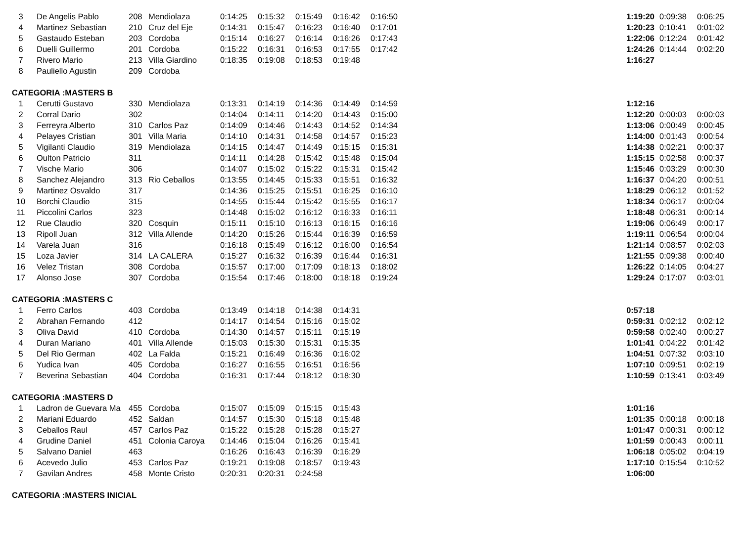| 3 | De Angelis Pablo | 208 | Mendiolaza | 0:14:25 | 0:15:32 | 0:15:49 | 0:16:42 | 0:16:50 | | 1:19:20 | 0:09:38 | 0:06:25 |
| 4 | Martinez Sebastian | 210 | Cruz del Eje | 0:14:31 | 0:15:47 | 0:16:23 | 0:16:40 | 0:17:01 | | 1:20:23 | 0:10:41 | 0:01:02 |
| 5 | Gastaudo Esteban | 203 | Cordoba | 0:15:14 | 0:16:27 | 0:16:14 | 0:16:26 | 0:17:43 | | 1:22:06 | 0:12:24 | 0:01:42 |
| 6 | Duelli Guillermo | 201 | Cordoba | 0:15:22 | 0:16:31 | 0:16:53 | 0:17:55 | 0:17:42 | | 1:24:26 | 0:14:44 | 0:02:20 |
| 7 | Rivero Mario | 213 | Villa Giardino | 0:18:35 | 0:19:08 | 0:18:53 | 0:19:48 | | | 1:16:27 | | |
| 8 | Pauliello Agustin | 209 | Cordoba | | | | | | | | | |
| CATEGORIA :MASTERS B | | | | | | | | | | | | |
| 1 | Cerutti Gustavo | 330 | Mendiolaza | 0:13:31 | 0:14:19 | 0:14:36 | 0:14:49 | 0:14:59 | | 1:12:16 | | |
| 2 | Corral Dario | 302 | | 0:14:04 | 0:14:11 | 0:14:20 | 0:14:43 | 0:15:00 | | 1:12:20 | 0:00:03 | 0:00:03 |
| 3 | Ferreyra Alberto | 310 | Carlos Paz | 0:14:09 | 0:14:46 | 0:14:43 | 0:14:52 | 0:14:34 | | 1:13:06 | 0:00:49 | 0:00:45 |
| 4 | Pelayes Cristian | 301 | Villa Maria | 0:14:10 | 0:14:31 | 0:14:58 | 0:14:57 | 0:15:23 | | 1:14:00 | 0:01:43 | 0:00:54 |
| 5 | Vigilanti Claudio | 319 | Mendiolaza | 0:14:15 | 0:14:47 | 0:14:49 | 0:15:15 | 0:15:31 | | 1:14:38 | 0:02:21 | 0:00:37 |
| 6 | Oulton Patricio | 311 | | 0:14:11 | 0:14:28 | 0:15:42 | 0:15:48 | 0:15:04 | | 1:15:15 | 0:02:58 | 0:00:37 |
| 7 | Vische Mario | 306 | | 0:14:07 | 0:15:02 | 0:15:22 | 0:15:31 | 0:15:42 | | 1:15:46 | 0:03:29 | 0:00:30 |
| 8 | Sanchez Alejandro | 313 | Rio Ceballos | 0:13:55 | 0:14:45 | 0:15:33 | 0:15:51 | 0:16:32 | | 1:16:37 | 0:04:20 | 0:00:51 |
| 9 | Martinez Osvaldo | 317 | | 0:14:36 | 0:15:25 | 0:15:51 | 0:16:25 | 0:16:10 | | 1:18:29 | 0:06:12 | 0:01:52 |
| 10 | Borchi Claudio | 315 | | 0:14:55 | 0:15:44 | 0:15:42 | 0:15:55 | 0:16:17 | | 1:18:34 | 0:06:17 | 0:00:04 |
| 11 | Piccolini Carlos | 323 | | 0:14:48 | 0:15:02 | 0:16:12 | 0:16:33 | 0:16:11 | | 1:18:48 | 0:06:31 | 0:00:14 |
| 12 | Rue Claudio | 320 | Cosquin | 0:15:11 | 0:15:10 | 0:16:13 | 0:16:15 | 0:16:16 | | 1:19:06 | 0:06:49 | 0:00:17 |
| 13 | Ripoll Juan | 312 | Villa Allende | 0:14:20 | 0:15:26 | 0:15:44 | 0:16:39 | 0:16:59 | | 1:19:11 | 0:06:54 | 0:00:04 |
| 14 | Varela Juan | 316 | | 0:16:18 | 0:15:49 | 0:16:12 | 0:16:00 | 0:16:54 | | 1:21:14 | 0:08:57 | 0:02:03 |
| 15 | Loza Javier | 314 | LA CALERA | 0:15:27 | 0:16:32 | 0:16:39 | 0:16:44 | 0:16:31 | | 1:21:55 | 0:09:38 | 0:00:40 |
| 16 | Velez Tristan | 308 | Cordoba | 0:15:57 | 0:17:00 | 0:17:09 | 0:18:13 | 0:18:02 | | 1:26:22 | 0:14:05 | 0:04:27 |
| 17 | Alonso Jose | 307 | Cordoba | 0:15:54 | 0:17:46 | 0:18:00 | 0:18:18 | 0:19:24 | | 1:29:24 | 0:17:07 | 0:03:01 |
| CATEGORIA :MASTERS C | | | | | | | | | | | | |
| 1 | Ferro Carlos | 403 | Cordoba | 0:13:49 | 0:14:18 | 0:14:38 | 0:14:31 | | | 0:57:18 | | |
| 2 | Abrahan Fernando | 412 | | 0:14:17 | 0:14:54 | 0:15:16 | 0:15:02 | | | 0:59:31 | 0:02:12 | 0:02:12 |
| 3 | Oliva David | 410 | Cordoba | 0:14:30 | 0:14:57 | 0:15:11 | 0:15:19 | | | 0:59:58 | 0:02:40 | 0:00:27 |
| 4 | Duran Mariano | 401 | Villa Allende | 0:15:03 | 0:15:30 | 0:15:31 | 0:15:35 | | | 1:01:41 | 0:04:22 | 0:01:42 |
| 5 | Del Rio German | 402 | La Falda | 0:15:21 | 0:16:49 | 0:16:36 | 0:16:02 | | | 1:04:51 | 0:07:32 | 0:03:10 |
| 6 | Yudica Ivan | 405 | Cordoba | 0:16:27 | 0:16:55 | 0:16:51 | 0:16:56 | | | 1:07:10 | 0:09:51 | 0:02:19 |
| 7 | Beverina Sebastian | 404 | Cordoba | 0:16:31 | 0:17:44 | 0:18:12 | 0:18:30 | | | 1:10:59 | 0:13:41 | 0:03:49 |
| CATEGORIA :MASTERS D | | | | | | | | | | | | |
| 1 | Ladron de Guevara Ma | 455 | Cordoba | 0:15:07 | 0:15:09 | 0:15:15 | 0:15:43 | | | 1:01:16 | | |
| 2 | Mariani Eduardo | 452 | Saldan | 0:14:57 | 0:15:30 | 0:15:18 | 0:15:48 | | | 1:01:35 | 0:00:18 | 0:00:18 |
| 3 | Ceballos Raul | 457 | Carlos Paz | 0:15:22 | 0:15:28 | 0:15:28 | 0:15:27 | | | 1:01:47 | 0:00:31 | 0:00:12 |
| 4 | Grudine Daniel | 451 | Colonia Caroya | 0:14:46 | 0:15:04 | 0:16:26 | 0:15:41 | | | 1:01:59 | 0:00:43 | 0:00:11 |
| 5 | Salvano Daniel | 463 | | 0:16:26 | 0:16:43 | 0:16:39 | 0:16:29 | | | 1:06:18 | 0:05:02 | 0:04:19 |
| 6 | Acevedo Julio | 453 | Carlos Paz | 0:19:21 | 0:19:08 | 0:18:57 | 0:19:43 | | | 1:17:10 | 0:15:54 | 0:10:52 |
| 7 | Gavilan Andres | 458 | Monte Cristo | 0:20:31 | 0:20:31 | 0:24:58 | | | | 1:06:00 | | |
| CATEGORIA :MASTERS INICIAL | | | | | | | | | | | | |